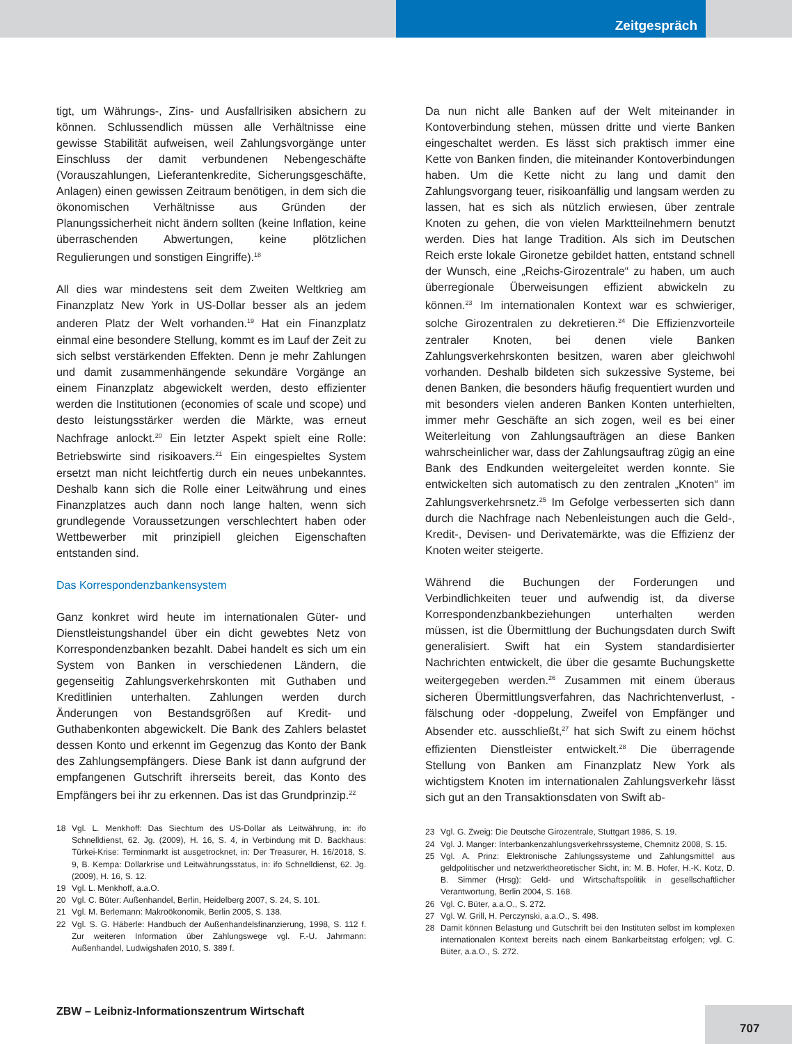Zeitgespräch
tigt, um Währungs-, Zins- und Ausfallrisiken absichern zu können. Schlussendlich müssen alle Verhältnisse eine gewisse Stabilität aufweisen, weil Zahlungsvorgänge unter Einschluss der damit verbundenen Nebengeschäfte (Vorauszahlungen, Lieferantenkredite, Sicherungsgeschäfte, Anlagen) einen gewissen Zeitraum benötigen, in dem sich die ökonomischen Verhältnisse aus Gründen der Planungssicherheit nicht ändern sollten (keine Inflation, keine überraschenden Abwertungen, keine plötzlichen Regulierungen und sonstigen Eingriffe).<sup>18</sup>
All dies war mindestens seit dem Zweiten Weltkrieg am Finanzplatz New York in US-Dollar besser als an jedem anderen Platz der Welt vorhanden.<sup>19</sup> Hat ein Finanzplatz einmal eine besondere Stellung, kommt es im Lauf der Zeit zu sich selbst verstärkenden Effekten. Denn je mehr Zahlungen und damit zusammenhängende sekundäre Vorgänge an einem Finanzplatz abgewickelt werden, desto effizienter werden die Institutionen (economies of scale und scope) und desto leistungsstärker werden die Märkte, was erneut Nachfrage anlockt.<sup>20</sup> Ein letzter Aspekt spielt eine Rolle: Betriebswirte sind risikoavers.<sup>21</sup> Ein eingespieltes System ersetzt man nicht leichtfertig durch ein neues unbekanntes. Deshalb kann sich die Rolle einer Leitwährung und eines Finanzplatzes auch dann noch lange halten, wenn sich grundlegende Voraussetzungen verschlechtert haben oder Wettbewerber mit prinzipiell gleichen Eigenschaften entstanden sind.
Das Korrespondenzbankensystem
Ganz konkret wird heute im internationalen Güter- und Dienstleistungshandel über ein dicht gewebtes Netz von Korrespondenzbanken bezahlt. Dabei handelt es sich um ein System von Banken in verschiedenen Ländern, die gegenseitig Zahlungsverkehrskonten mit Guthaben und Kreditlinien unterhalten. Zahlungen werden durch Änderungen von Bestandsgrößen auf Kredit- und Guthabenkonten abgewickelt. Die Bank des Zahlers belastet dessen Konto und erkennt im Gegenzug das Konto der Bank des Zahlungsempfängers. Diese Bank ist dann aufgrund der empfangenen Gutschrift ihrerseits bereit, das Konto des Empfängers bei ihr zu erkennen. Das ist das Grundprinzip.<sup>22</sup>
18 Vgl. L. Menkhoff: Das Siechtum des US-Dollar als Leitwährung, in: ifo Schnelldienst, 62. Jg. (2009), H. 16, S. 4, in Verbindung mit D. Backhaus: Türkei-Krise: Terminmarkt ist ausgetrocknet, in: Der Treasurer, H. 16/2018, S. 9, B. Kempa: Dollarkrise und Leitwährungsstatus, in: ifo Schnelldienst, 62. Jg. (2009), H. 16, S. 12.
19 Vgl. L. Menkhoff, a.a.O.
20 Vgl. C. Büter: Außenhandel, Berlin, Heidelberg 2007, S. 24, S. 101.
21 Vgl. M. Berlemann: Makroökonomik, Berlin 2005, S. 138.
22 Vgl. S. G. Häberle: Handbuch der Außenhandelsfinanzierung, 1998, S. 112 f. Zur weiteren Information über Zahlungswege vgl. F.-U. Jahrmann: Außenhandel, Ludwigshafen 2010, S. 389 f.
Da nun nicht alle Banken auf der Welt miteinander in Kontoverbindung stehen, müssen dritte und vierte Banken eingeschaltet werden. Es lässt sich praktisch immer eine Kette von Banken finden, die miteinander Kontoverbindungen haben. Um die Kette nicht zu lang und damit den Zahlungsvorgang teuer, risikoanfällig und langsam werden zu lassen, hat es sich als nützlich erwiesen, über zentrale Knoten zu gehen, die von vielen Marktteilnehmern benutzt werden. Dies hat lange Tradition. Als sich im Deutschen Reich erste lokale Gironetze gebildet hatten, entstand schnell der Wunsch, eine „Reichs-Girozentrale“ zu haben, um auch überregionale Überweisungen effizient abwickeln zu können.<sup>23</sup> Im internationalen Kontext war es schwieriger, solche Girozentralen zu dekretieren.<sup>24</sup> Die Effizienzvorteile zentraler Knoten, bei denen viele Banken Zahlungsverkehrskonten besitzen, waren aber gleichwohl vorhanden. Deshalb bildeten sich sukzessive Systeme, bei denen Banken, die besonders häufig frequentiert wurden und mit besonders vielen anderen Banken Konten unterhielten, immer mehr Geschäfte an sich zogen, weil es bei einer Weiterleitung von Zahlungsaufträgen an diese Banken wahrscheinlicher war, dass der Zahlungsauftrag zügig an eine Bank des Endkunden weitergeleitet werden konnte. Sie entwickelten sich automatisch zu den zentralen „Knoten“ im Zahlungsverkehrsnetz.<sup>25</sup> Im Gefolge verbesserten sich dann durch die Nachfrage nach Nebenleistungen auch die Geld-, Kredit-, Devisen- und Derivatemärkte, was die Effizienz der Knoten weiter steigerte.
Während die Buchungen der Forderungen und Verbindlichkeiten teuer und aufwendig ist, da diverse Korrespondenzbankbeziehungen unterhalten werden müssen, ist die Übermittlung der Buchungsdaten durch Swift generalisiert. Swift hat ein System standardisierter Nachrichten entwickelt, die über die gesamte Buchungskette weitergegeben werden.<sup>26</sup> Zusammen mit einem überaus sicheren Übermittlungsverfahren, das Nachrichtenverlust, -fälschung oder -doppelung, Zweifel von Empfänger und Absender etc. ausschließt,<sup>27</sup> hat sich Swift zu einem höchst effizienten Dienstleister entwickelt.<sup>28</sup> Die überragende Stellung von Banken am Finanzplatz New York als wichtigstem Knoten im internationalen Zahlungsverkehr lässt sich gut an den Transaktionsdaten von Swift ab-
23 Vgl. G. Zweig: Die Deutsche Girozentrale, Stuttgart 1986, S. 19.
24 Vgl. J. Manger: Interbankenzahlungsverkehrssysteme, Chemnitz 2008, S. 15.
25 Vgl. A. Prinz: Elektronische Zahlungssysteme und Zahlungsmittel aus geldpolitischer und netzwerktheoretischer Sicht, in: M. B. Hofer, H.-K. Kotz, D. B. Simmer (Hrsg): Geld- und Wirtschaftspolitik in gesellschaftlicher Verantwortung, Berlin 2004, S. 168.
26 Vgl. C. Büter, a.a.O., S. 272.
27 Vgl. W. Grill, H. Perczynski, a.a.O., S. 498.
28 Damit können Belastung und Gutschrift bei den Instituten selbst im komplexen internationalen Kontext bereits nach einem Bankarbeitstag erfolgen; vgl. C. Büter, a.a.O., S. 272.
ZBW – Leibniz-Informationszentrum Wirtschaft
707